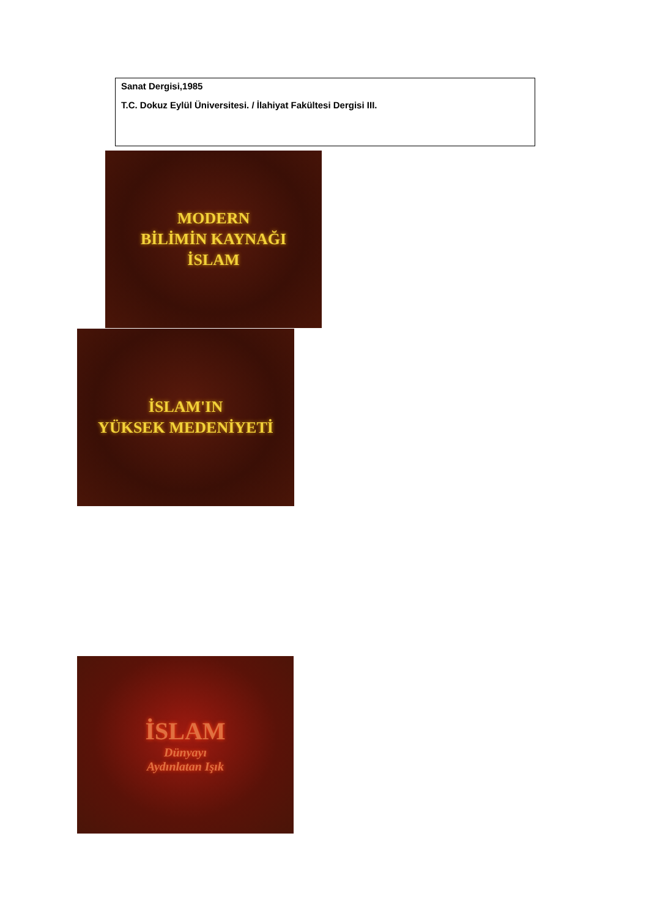Sanat Dergisi,1985
T.C. Dokuz Eylül Üniversitesi. / İlahiyat Fakültesi Dergisi III.
MODERN
BİLİMİN KAYNAĞI
İSLAM
İSLAM'IN
YÜKSEK MEDENİYETİ
İSLAM
Dünyayı
Aydınlatan Işık